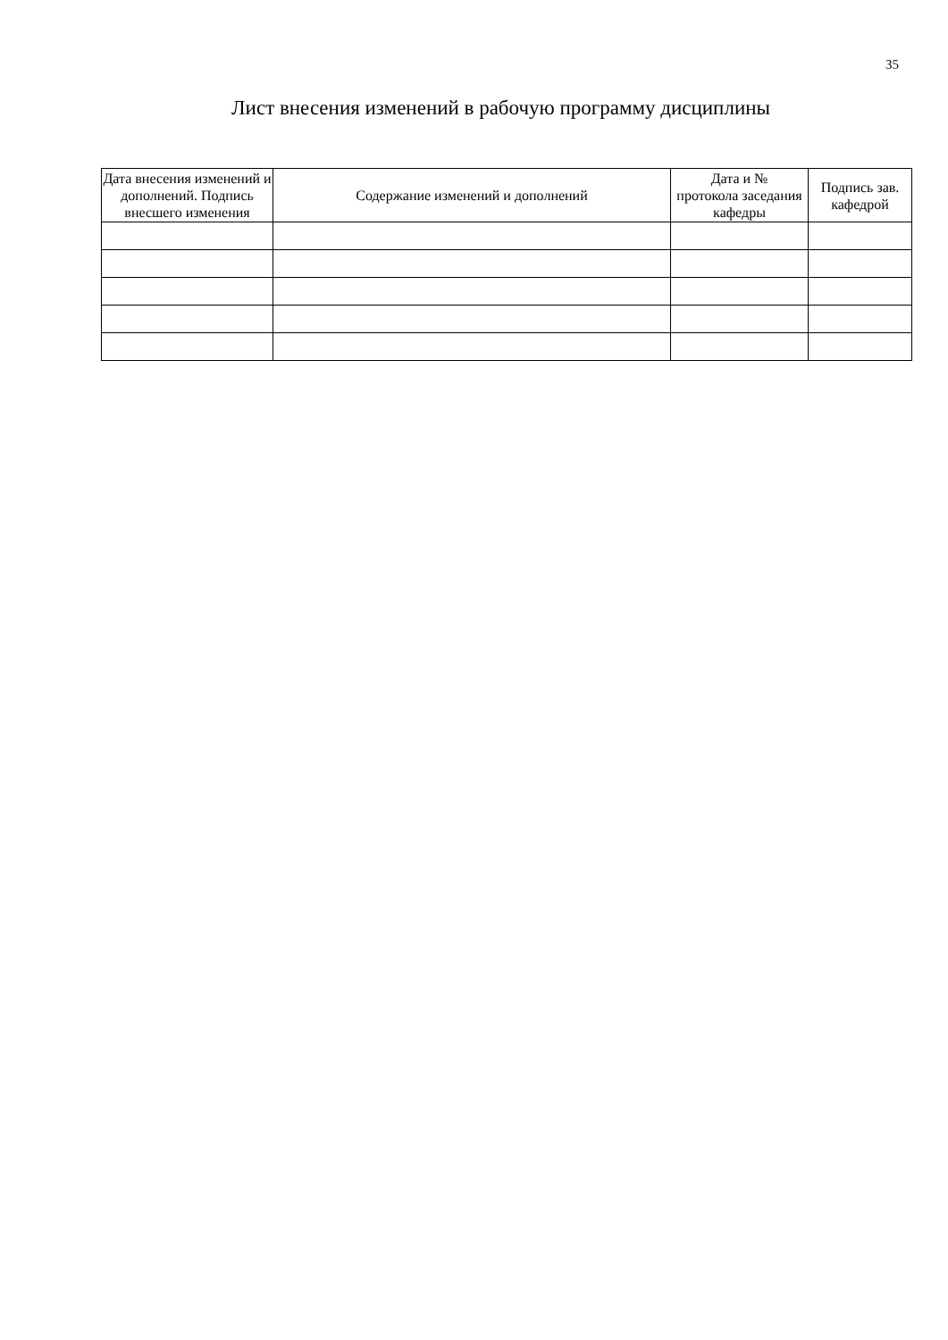35
Лист внесения изменений в рабочую программу дисциплины
| Дата внесения изменений и дополнений. Подпись внесшего изменения | Содержание изменений и дополнений | Дата и № протокола заседания кафедры | Подпись зав. кафедрой |
| --- | --- | --- | --- |